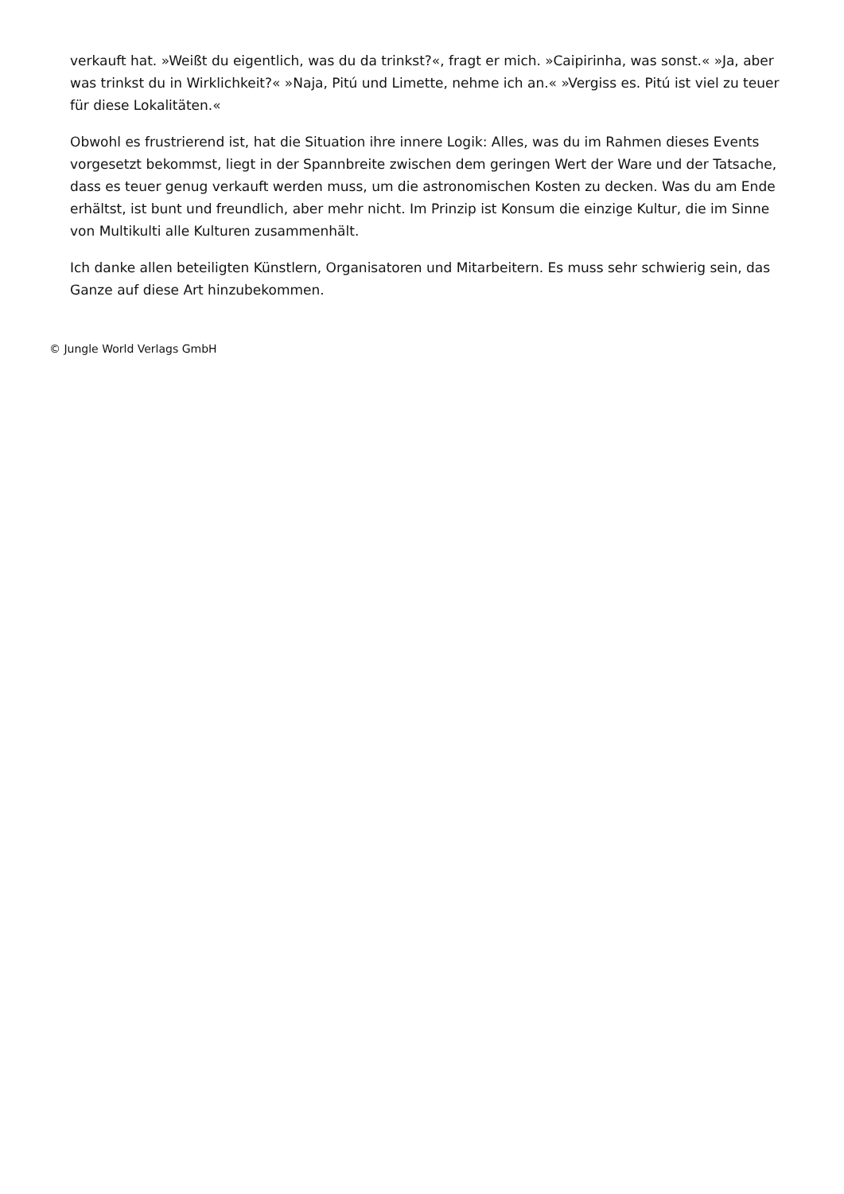verkauft hat. »Weißt du eigentlich, was du da trinkst?«, fragt er mich. »Caipirinha, was sonst.« »Ja, aber was trinkst du in Wirklichkeit?« »Naja, Pitú und Limette, nehme ich an.« »Vergiss es. Pitú ist viel zu teuer für diese Lokalitäten.«
Obwohl es frustrierend ist, hat die Situation ihre innere Logik: Alles, was du im Rahmen dieses Events vorgesetzt bekommst, liegt in der Spannbreite zwischen dem geringen Wert der Ware und der Tatsache, dass es teuer genug verkauft werden muss, um die astronomischen Kosten zu decken. Was du am Ende erhältst, ist bunt und freundlich, aber mehr nicht. Im Prinzip ist Konsum die einzige Kultur, die im Sinne von Multikulti alle Kulturen zusammenhält.
Ich danke allen beteiligten Künstlern, Organisatoren und Mitarbeitern. Es muss sehr schwierig sein, das Ganze auf diese Art hinzubekommen.
© Jungle World Verlags GmbH